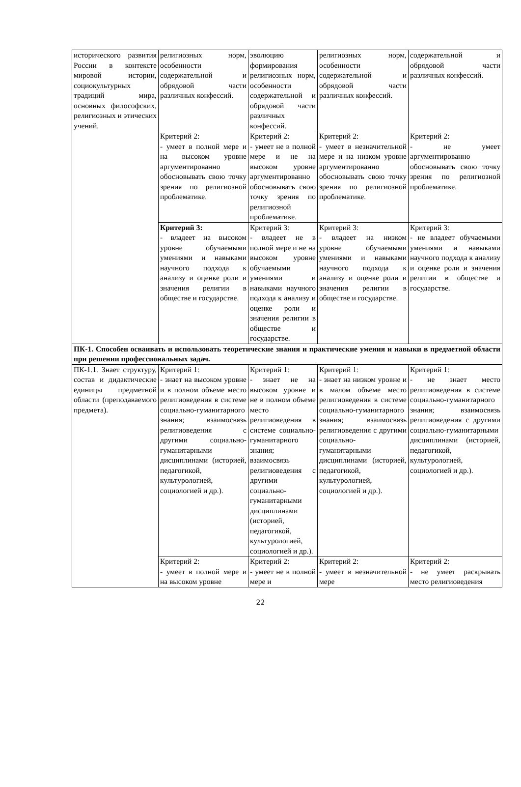| исторического развития России в контексте мировой истории, социокультурных традиций мира, основных философских, религиозных и этических учений. | религиозных норм, особенности содержательной и обрядовой части различных конфессий. | эволюцию формирования религиозных норм, особенности содержательной и обрядовой части различных конфессий. | религиозных норм, особенности содержательной и обрядовой части различных конфессий. | содержательной и обрядовой части различных конфессий. |
| | Критерий 2: - умеет в полной мере и на высоком уровне аргументированно обосновывать свою точку зрения по религиозной проблематике. | Критерий 2: - умеет не в полной мере и не на высоком уровне аргументированно обосновывать свою точку зрения по религиозной проблематике. | Критерий 2: - умеет в незначительной мере и на низком уровне аргументированно обосновывать свою точку зрения по религиозной проблематике. | Критерий 2: - не умеет аргументированно обосновывать свою точку зрения по религиозной проблематике. |
| | Критерий 3: - владеет на высоком уровне обучаемыми умениями и навыками научного подхода к анализу и оценке роли и значения религии в обществе и государстве. | Критерий 3: - владеет не в полной мере и не на высоком уровне обучаемыми умениями и навыками научного подхода к анализу и оценке роли и значения религии в обществе и государстве. | Критерий 3: - владеет на низком уровне обучаемыми умениями и навыками научного подхода к анализу и оценке роли и значения религии в обществе и государстве. | Критерий 3: - не владеет обучаемыми умениями и навыками научного подхода к анализу и оценке роли и значения религии в обществе и государстве. |
| ПК-1. Способен осваивать и использовать теоретические знания и практические умения и навыки в предметной области при решении профессиональных задач. | | | | |
| ПК-1.1. Знает структуру, состав и дидактические единицы предметной области (преподаваемого предмета). | Критерий 1: - знает на высоком уровне и в полном объеме место религиоведения в системе социально-гуманитарного знания; взаимосвязь религиоведения с другими социально-гуманитарными дисциплинами (историей, педагогикой, культурологией, социологией и др.). | Критерий 1: - знает не на высоком уровне и не в полном объеме место религиоведения в системе социально-гуманитарного знания; взаимосвязь религиоведения с другими социально-гуманитарными дисциплинами (историей, педагогикой, культурологией, социологией и др.). | Критерий 1: - знает на низком уровне и в малом объеме место религиоведения в системе социально-гуманитарного знания; взаимосвязь религиоведения с другими социально-гуманитарными дисциплинами (историей, педагогикой, культурологией, социологией и др.). | Критерий 1: - не знает место религиоведения в системе социально-гуманитарного знания; взаимосвязь религиоведения с другими социально-гуманитарными дисциплинами (историей, педагогикой, культурологией, социологией и др.). |
| | Критерий 2: - умеет в полной мере и на высоком уровне | Критерий 2: - умеет не в полной мере и | Критерий 2: - умеет в незначительной мере | Критерий 2: - не умеет раскрывать место религиоведения |
22